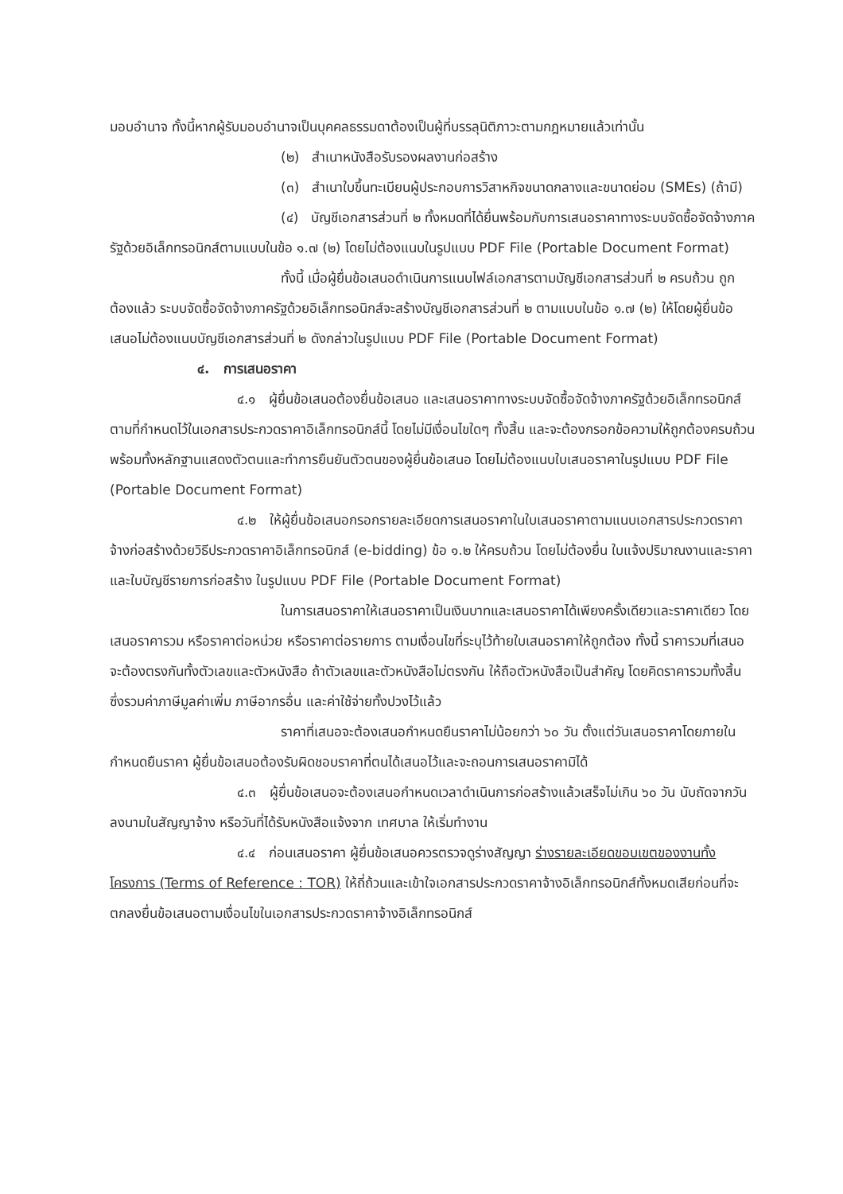มอบอำนาจ ทั้งนี้หากผู้รับมอบอำนาจเป็นบุคคลธรรมดาต้องเป็นผู้ที่บรรลุนิติภาวะตามกฎหมายแล้วเท่านั้น
(๒) สำเนาหนังสือรับรองผลงานก่อสร้าง
(๓) สำเนาใบขึ้นทะเบียนผู้ประกอบการวิสาหกิจขนาดกลางและขนาดย่อม (SMEs) (ถ้ามี)
(๔) บัญชีเอกสารส่วนที่ ๒ ทั้งหมดที่ได้ยื่นพร้อมกับการเสนอราคาทางระบบจัดซื้อจัดจ้างภาครัฐด้วยอิเล็กทรอนิกส์ตามแบบในข้อ ๑.๗ (๒) โดยไม่ต้องแนบในรูปแบบ PDF File (Portable Document Format)
ทั้งนี้ เมื่อผู้ยื่นข้อเสนอดำเนินการแนบไฟล์เอกสารตามบัญชีเอกสารส่วนที่ ๒ ครบถ้วน ถูกต้องแล้ว ระบบจัดซื้อจัดจ้างภาครัฐด้วยอิเล็กทรอนิกส์จะสร้างบัญชีเอกสารส่วนที่ ๒ ตามแบบในข้อ ๑.๗ (๒) ให้โดยผู้ยื่นข้อเสนอไม่ต้องแนบบัญชีเอกสารส่วนที่ ๒ ดังกล่าวในรูปแบบ PDF File (Portable Document Format)
๔. การเสนอราคา
๔.๑ ผู้ยื่นข้อเสนอต้องยื่นข้อเสนอ และเสนอราคาทางระบบจัดซื้อจัดจ้างภาครัฐด้วยอิเล็กทรอนิกส์ตามที่กำหนดไว้ในเอกสารประกวดราคาอิเล็กทรอนิกส์นี้ โดยไม่มีเงื่อนไขใดๆ ทั้งสิ้น และจะต้องกรอกข้อความให้ถูกต้องครบถ้วน พร้อมทั้งหลักฐานแสดงตัวตนและทำการยืนยันตัวตนของผู้ยื่นข้อเสนอ โดยไม่ต้องแนบใบเสนอราคาในรูปแบบ PDF File (Portable Document Format)
๔.๒ ให้ผู้ยื่นข้อเสนอกรอกรายละเอียดการเสนอราคาในใบเสนอราคาตามแนบเอกสารประกวดราคาจ้างก่อสร้างด้วยวิธีประกวดราคาอิเล็กทรอนิกส์ (e-bidding) ข้อ ๑.๒ ให้ครบถ้วน โดยไม่ต้องยื่น ใบแจ้งปริมาณงานและราคาและใบบัญชีรายการก่อสร้าง ในรูปแบบ PDF File (Portable Document Format)
ในการเสนอราคาให้เสนอราคาเป็นเงินบาทและเสนอราคาได้เพียงครั้งเดียวและราคาเดียว โดยเสนอราคารวม หรือราคาต่อหน่วย หรือราคาต่อรายการ ตามเงื่อนไขที่ระบุไว้ท้ายใบเสนอราคาให้ถูกต้อง ทั้งนี้ ราคารวมที่เสนอจะต้องตรงกันทั้งตัวเลขและตัวหนังสือ ถ้าตัวเลขและตัวหนังสือไม่ตรงกัน ให้ถือตัวหนังสือเป็นสำคัญ โดยคิดราคารวมทั้งสิ้นซึ่งรวมค่าภาษีมูลค่าเพิ่ม ภาษีอากรอื่น และค่าใช้จ่ายทั้งปวงไว้แล้ว
ราคาที่เสนอจะต้องเสนอกำหนดยืนราคาไม่น้อยกว่า ๖๐ วัน ตั้งแต่วันเสนอราคาโดยภายในกำหนดยืนราคา ผู้ยื่นข้อเสนอต้องรับผิดชอบราคาที่ตนได้เสนอไว้และจะถอนการเสนอราคามิได้
๔.๓ ผู้ยื่นข้อเสนอจะต้องเสนอกำหนดเวลาดำเนินการก่อสร้างแล้วเสร็จไม่เกิน ๖๐ วัน นับถัดจากวันลงนามในสัญญาจ้าง หรือวันที่ได้รับหนังสือแจ้งจาก เทศบาล ให้เริ่มทำงาน
๔.๔ ก่อนเสนอราคา ผู้ยื่นข้อเสนอควรตรวจดูร่างสัญญา ร่างรายละเอียดขอบเขตของงานทั้งโครงการ (Terms of Reference : TOR) ให้ถี่ถ้วนและเข้าใจเอกสารประกวดราคาจ้างอิเล็กทรอนิกส์ทั้งหมดเสียก่อนที่จะตกลงยื่นข้อเสนอตามเงื่อนไขในเอกสารประกวดราคาจ้างอิเล็กทรอนิกส์